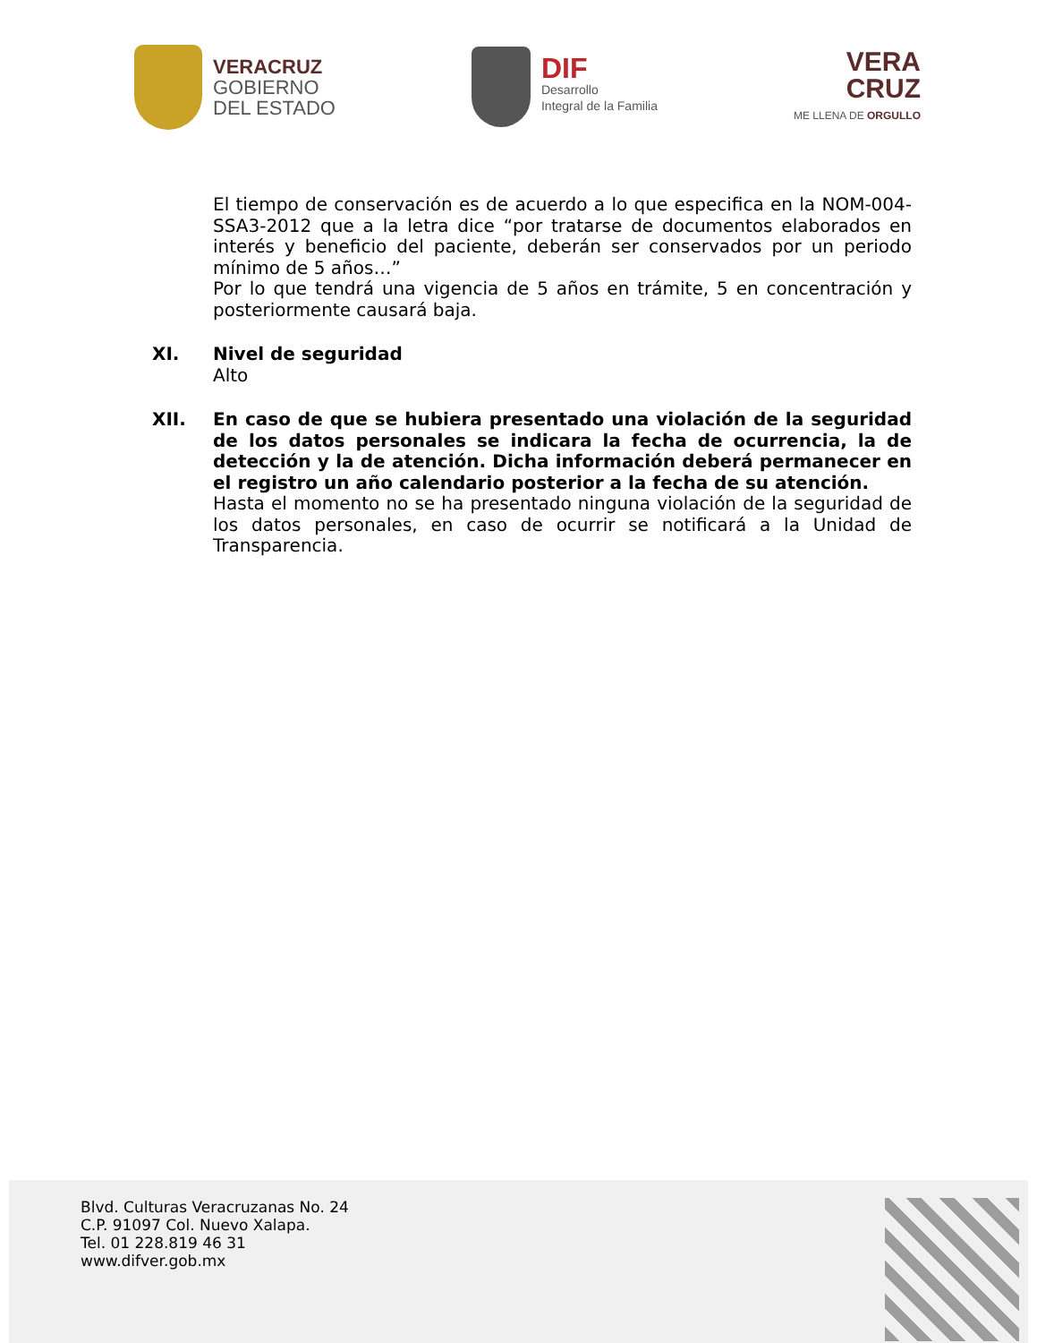VERACRUZ
GOBIERNO
DEL ESTADO
DIF
Desarrollo
Integral de la Familia
VERA
CRUZ
ME LLENA DE ORGULLO
El tiempo de conservación es de acuerdo a lo que especifica en la NOM-004-SSA3-2012 que a la letra dice “por tratarse de documentos elaborados en interés y beneficio del paciente, deberán ser conservados por un periodo mínimo de 5 años…”
Por lo que tendrá una vigencia de 5 años en trámite, 5 en concentración y posteriormente causará baja.
XI. Nivel de seguridad
Alto
XII. En caso de que se hubiera presentado una violación de la seguridad de los datos personales se indicara la fecha de ocurrencia, la de detección y la de atención. Dicha información deberá permanecer en el registro un año calendario posterior a la fecha de su atención.
Hasta el momento no se ha presentado ninguna violación de la seguridad de los datos personales, en caso de ocurrir se notificará a la Unidad de Transparencia.
Blvd. Culturas Veracruzanas No. 24
C.P. 91097 Col. Nuevo Xalapa.
Tel. 01 228.819 46 31
www.difver.gob.mx